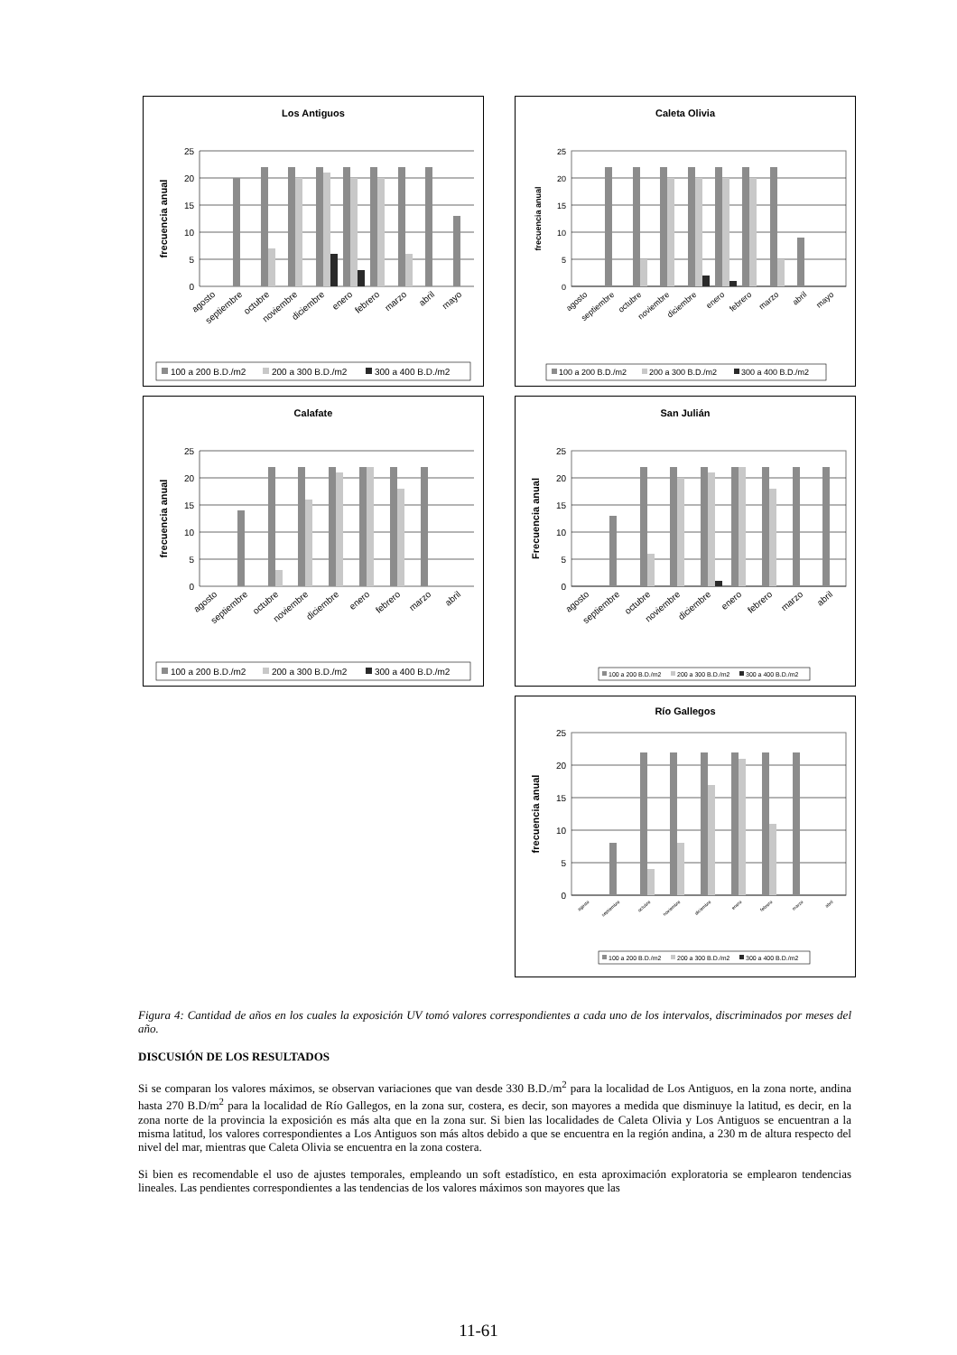Los Antiguos
25
20
15
10
5
0
frecuencia anual
agosto
septiembre
octubre
noviembre
diciembre
enero
febrero
marzo
abril
mayo
100 a 200 B.D./m2
200 a 300 B.D./m2
300 a 400 B.D./m2
Caleta Olivia
25
20
15
10
5
0
frecuencia anual
agosto
septiembre
octubre
noviembre
diciembre
enero
febrero
marzo
abril
mayo
100 a 200 B.D./m2
200 a 300 B.D./m2
300 a 400 B.D./m2
Calafate
25
20
15
10
5
0
frecuencia anual
agosto
septiembre
octubre
noviembre
diciembre
enero
febrero
marzo
abril
100 a 200 B.D./m2
200 a 300 B.D./m2
300 a 400 B.D./m2
San Julián
25
20
15
10
5
0
Frecuencia anual
agosto
septiembre
octubre
noviembre
diciembre
enero
febrero
marzo
abril
100 a 200 B.D./m2
200 a 300 B.D./m2
300 a 400 B.D./m2
Río Gallegos
25
20
15
10
5
0
frecuencia anual
agosto
septiembre
octubre
noviembre
diciembre
enero
febrero
marzo
abril
100 a 200 B.D./m2
200 a 300 B.D./m2
300 a 400 B.D./m2
Figura 4: Cantidad de años en los cuales la exposición UV tomó valores correspondientes a cada uno de los intervalos, discriminados por meses del año.
DISCUSIÓN DE LOS RESULTADOS
Si se comparan los valores máximos, se observan variaciones que van desde 330 B.D./m<sup>2</sup> para la localidad de Los Antiguos, en la zona norte, andina hasta 270 B.D/m<sup>2</sup> para la localidad de Río Gallegos, en la zona sur, costera, es decir, son mayores a medida que disminuye la latitud, es decir, en la zona norte de la provincia la exposición es más alta que en la zona sur. Si bien las localidades de Caleta Olivia y Los Antiguos se encuentran a la misma latitud, los valores correspondientes a Los Antiguos son más altos debido a que se encuentra en la región andina, a 230 m de altura respecto del nivel del mar, mientras que Caleta Olivia se encuentra en la zona costera.
Si bien es recomendable el uso de ajustes temporales, empleando un soft estadístico, en esta aproximación exploratoria se emplearon tendencias lineales. Las pendientes correspondientes a las tendencias de los valores máximos son mayores que las
11-61